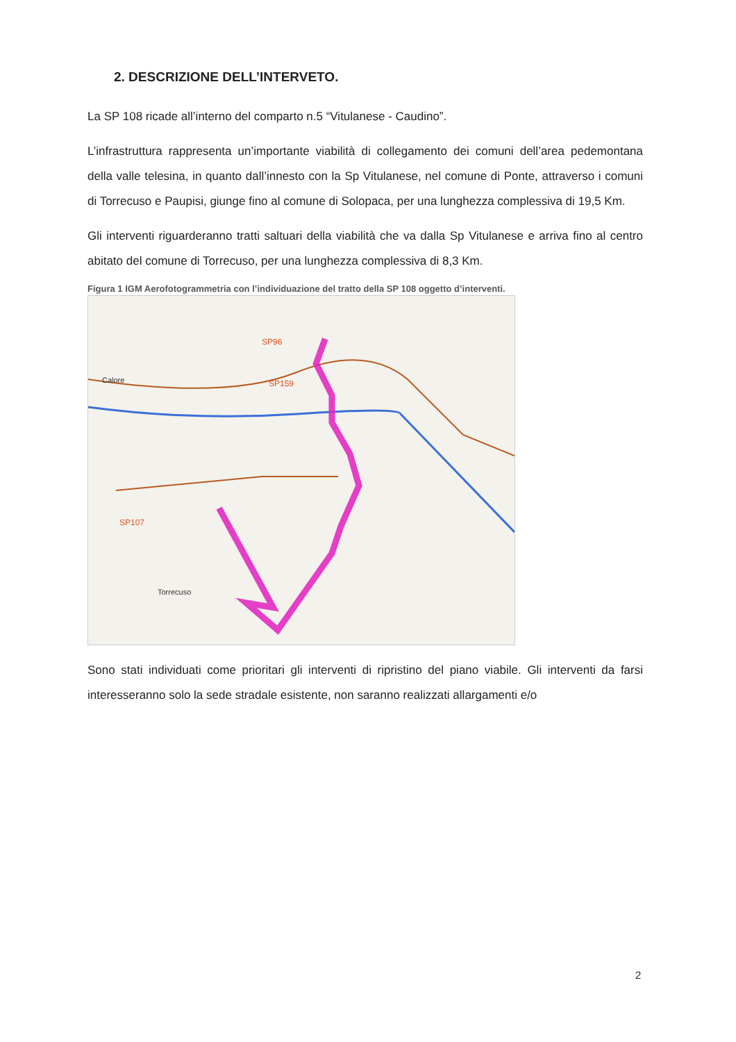2. DESCRIZIONE DELL’INTERVETO.
La SP 108 ricade all’interno del comparto n.5 “Vitulanese - Caudino”.
L’infrastruttura rappresenta un’importante viabilità di collegamento dei comuni dell’area pedemontana della valle telesina, in quanto dall’innesto con la Sp Vitulanese, nel comune di Ponte, attraverso i comuni di Torrecuso e Paupisi, giunge fino al comune di Solopaca, per una lunghezza complessiva di 19,5 Km.
Gli interventi riguarderanno tratti saltuari della viabilità che va dalla Sp Vitulanese e arriva fino al centro abitato del comune di Torrecuso, per una lunghezza complessiva di 8,3 Km.
Figura 1 IGM Aerofotogrammetria con l’individuazione del tratto della SP 108 oggetto d’interventi.
Torrecuso
Calore
SP159
SP96
SP107
Sono stati individuati come prioritari gli interventi di ripristino del piano viabile. Gli interventi da farsi interesseranno solo la sede stradale esistente, non saranno realizzati allargamenti e/o
2